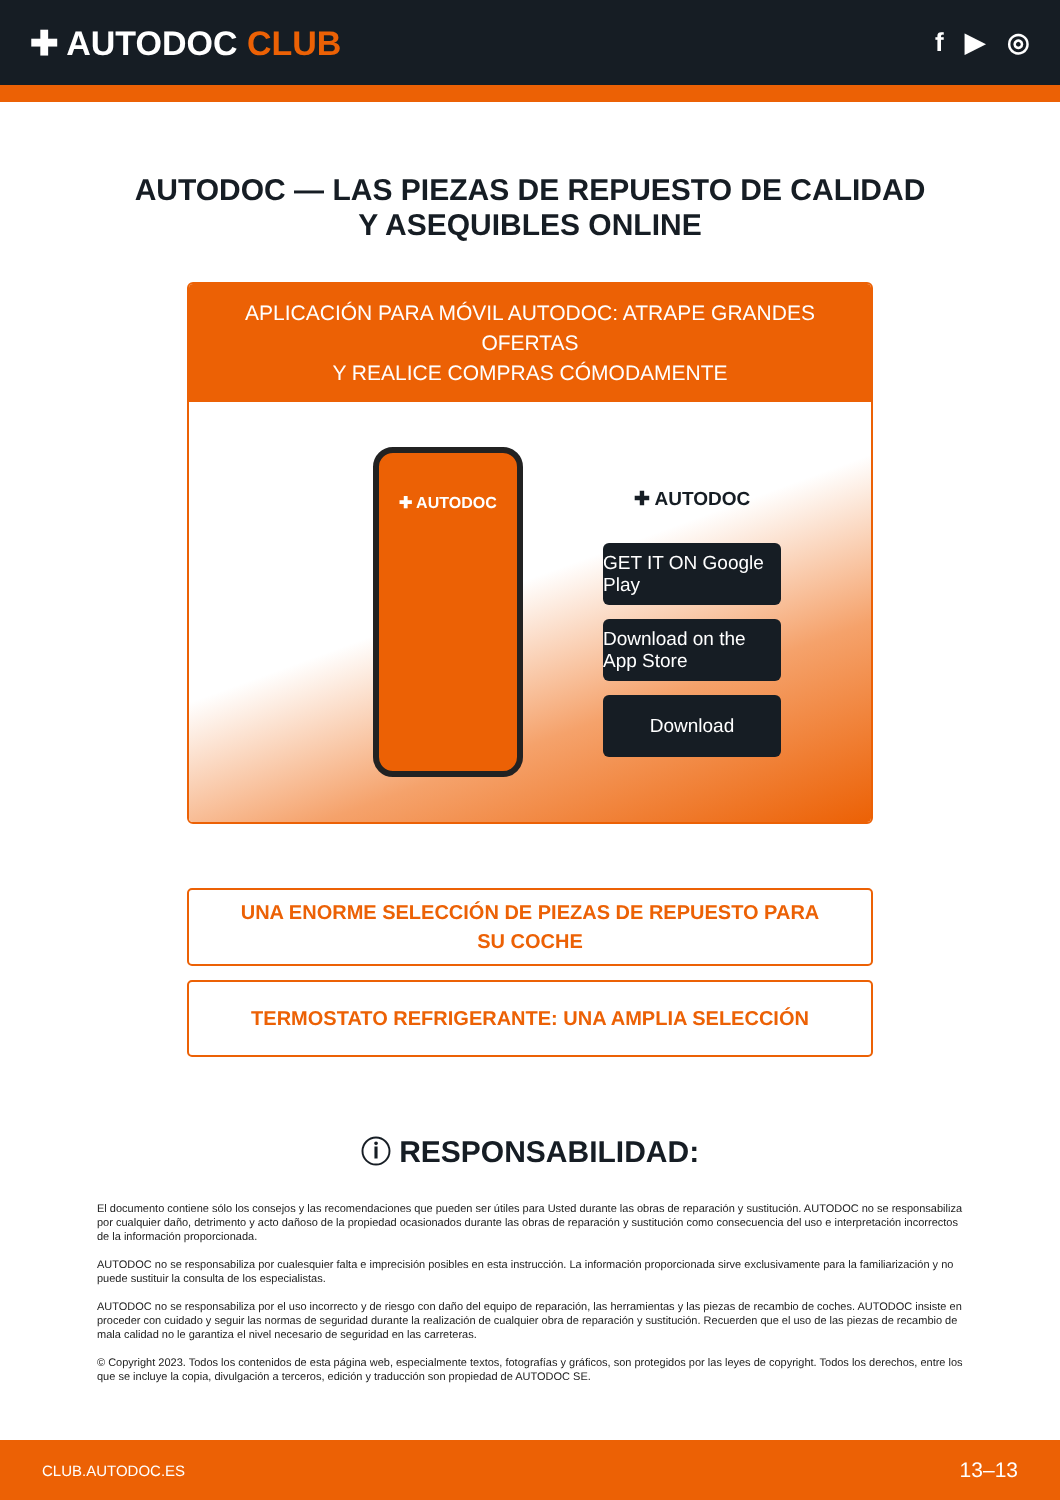✚ AUTODOC CLUB
f ▶ ◎
AUTODOC — LAS PIEZAS DE REPUESTO DE CALIDAD
Y ASEQUIBLES ONLINE
APLICACIÓN PARA MÓVIL AUTODOC: ATRAPE GRANDES OFERTAS
Y REALICE COMPRAS CÓMODAMENTE
✚ AUTODOC
✚ AUTODOC
GET IT ON Google Play
Download on the App Store
Download
UNA ENORME SELECCIÓN DE PIEZAS DE REPUESTO PARA
SU COCHE
TERMOSTATO REFRIGERANTE: UNA AMPLIA SELECCIÓN
ⓘ RESPONSABILIDAD:
El documento contiene sólo los consejos y las recomendaciones que pueden ser útiles para Usted durante las obras de reparación y sustitución. AUTODOC no se responsabiliza por cualquier daño, detrimento y acto dañoso de la propiedad ocasionados durante las obras de reparación y sustitución como consecuencia del uso e interpretación incorrectos de la información proporcionada.
AUTODOC no se responsabiliza por cualesquier falta e imprecisión posibles en esta instrucción. La información proporcionada sirve exclusivamente para la familiarización y no puede sustituir la consulta de los especialistas.
AUTODOC no se responsabiliza por el uso incorrecto y de riesgo con daño del equipo de reparación, las herramientas y las piezas de recambio de coches. AUTODOC insiste en proceder con cuidado y seguir las normas de seguridad durante la realización de cualquier obra de reparación y sustitución. Recuerden que el uso de las piezas de recambio de mala calidad no le garantiza el nivel necesario de seguridad en las carreteras.
© Copyright 2023. Todos los contenidos de esta página web, especialmente textos, fotografías y gráficos, son protegidos por las leyes de copyright. Todos los derechos, entre los que se incluye la copia, divulgación a terceros, edición y traducción son propiedad de AUTODOC SE.
CLUB.AUTODOC.ES 13–13